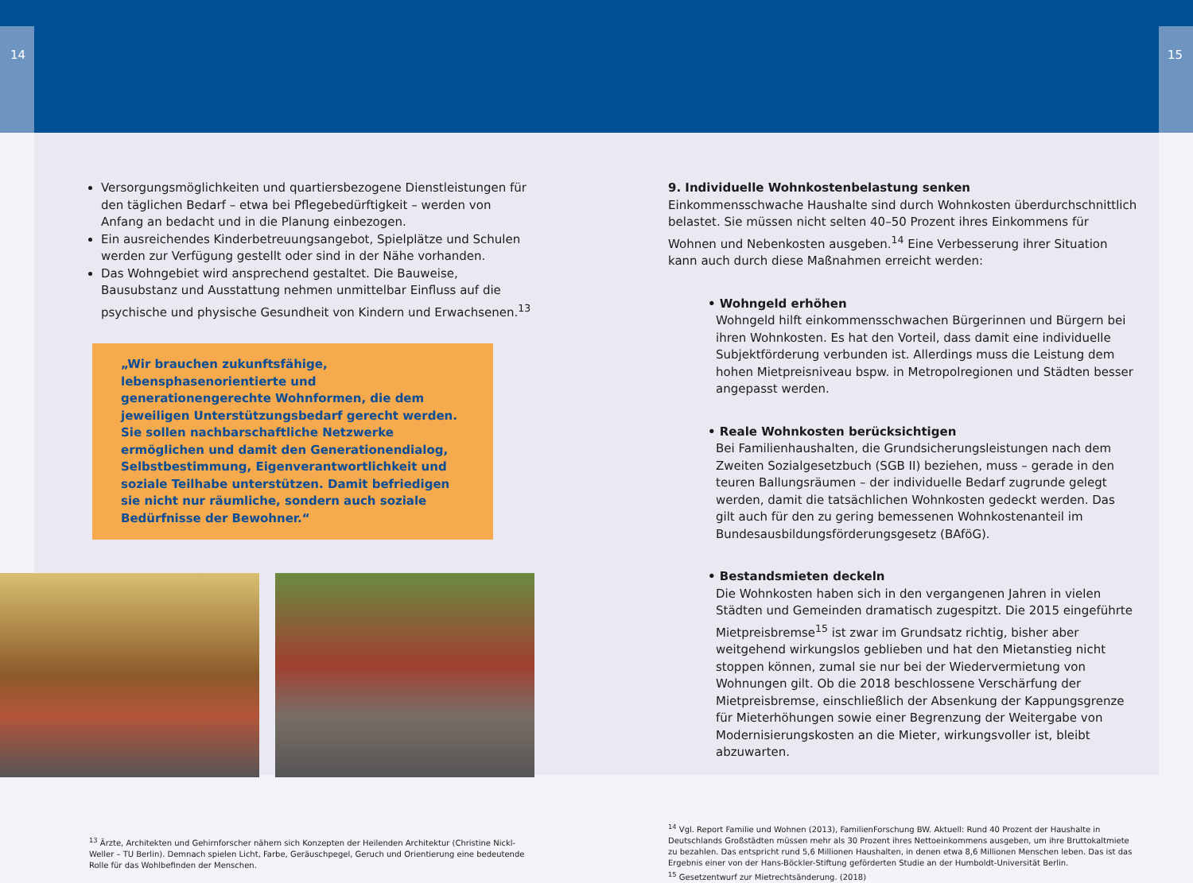14 15
Versorgungsmöglichkeiten und quartiersbezogene Dienstleistungen für den täglichen Bedarf – etwa bei Pflegebedürftigkeit – werden von Anfang an bedacht und in die Planung einbezogen.
Ein ausreichendes Kinderbetreuungsangebot, Spielplätze und Schulen werden zur Verfügung gestellt oder sind in der Nähe vorhanden.
Das Wohngebiet wird ansprechend gestaltet. Die Bauweise, Bausubstanz und Ausstattung nehmen unmittelbar Einfluss auf die psychische und physische Gesundheit von Kindern und Erwachsenen.<sup>13</sup>
„Wir brauchen zukunftsfähige, lebensphasenorientierte und generationengerechte Wohnformen, die dem jeweiligen Unterstützungsbedarf gerecht werden. Sie sollen nachbarschaftliche Netzwerke ermöglichen und damit den Generationendialog, Selbstbestimmung, Eigenverantwortlichkeit und soziale Teilhabe unterstützen. Damit befriedigen sie nicht nur räumliche, sondern auch soziale Bedürfnisse der Bewohner.“
<sup>13</sup> Ärzte, Architekten und Gehirnforscher nähern sich Konzepten der Heilenden Architektur (Christine Nickl-Weller – TU Berlin). Demnach spielen Licht, Farbe, Geräuschpegel, Geruch und Orientierung eine bedeutende Rolle für das Wohlbefinden der Menschen.
9. Individuelle Wohnkostenbelastung senken
Einkommensschwache Haushalte sind durch Wohnkosten überdurchschnittlich belastet. Sie müssen nicht selten 40–50 Prozent ihres Einkommens für Wohnen und Nebenkosten ausgeben.<sup>14</sup> Eine Verbesserung ihrer Situation kann auch durch diese Maßnahmen erreicht werden:
• Wohngeld erhöhen
Wohngeld hilft einkommensschwachen Bürgerinnen und Bürgern bei ihren Wohnkosten. Es hat den Vorteil, dass damit eine individuelle Subjektförderung verbunden ist. Allerdings muss die Leistung dem hohen Mietpreisniveau bspw. in Metropolregionen und Städten besser angepasst werden.
• Reale Wohnkosten berücksichtigen
Bei Familienhaushalten, die Grundsicherungsleistungen nach dem Zweiten Sozialgesetzbuch (SGB II) beziehen, muss – gerade in den teuren Ballungsräumen – der individuelle Bedarf zugrunde gelegt werden, damit die tatsächlichen Wohnkosten gedeckt werden. Das gilt auch für den zu gering bemessenen Wohnkostenanteil im Bundesausbildungsförderungsgesetz (BAföG).
• Bestandsmieten deckeln
Die Wohnkosten haben sich in den vergangenen Jahren in vielen Städten und Gemeinden dramatisch zugespitzt. Die 2015 eingeführte Mietpreisbremse<sup>15</sup> ist zwar im Grundsatz richtig, bisher aber weitgehend wirkungslos geblieben und hat den Mietanstieg nicht stoppen können, zumal sie nur bei der Wiedervermietung von Wohnungen gilt. Ob die 2018 beschlossene Verschärfung der Mietpreisbremse, einschließlich der Absenkung der Kappungsgrenze für Mieterhöhungen sowie einer Begrenzung der Weitergabe von Modernisierungskosten an die Mieter, wirkungsvoller ist, bleibt abzuwarten.
<sup>14</sup> Vgl. Report Familie und Wohnen (2013), FamilienForschung BW. Aktuell: Rund 40 Prozent der Haushalte in Deutschlands Großstädten müssen mehr als 30 Prozent ihres Nettoeinkommens ausgeben, um ihre Bruttokaltmiete zu bezahlen. Das entspricht rund 5,6 Millionen Haushalten, in denen etwa 8,6 Millionen Menschen leben. Das ist das Ergebnis einer von der Hans-Böckler-Stiftung geförderten Studie an der Humboldt-Universität Berlin.
<sup>15</sup> Gesetzentwurf zur Mietrechtsänderung. (2018)